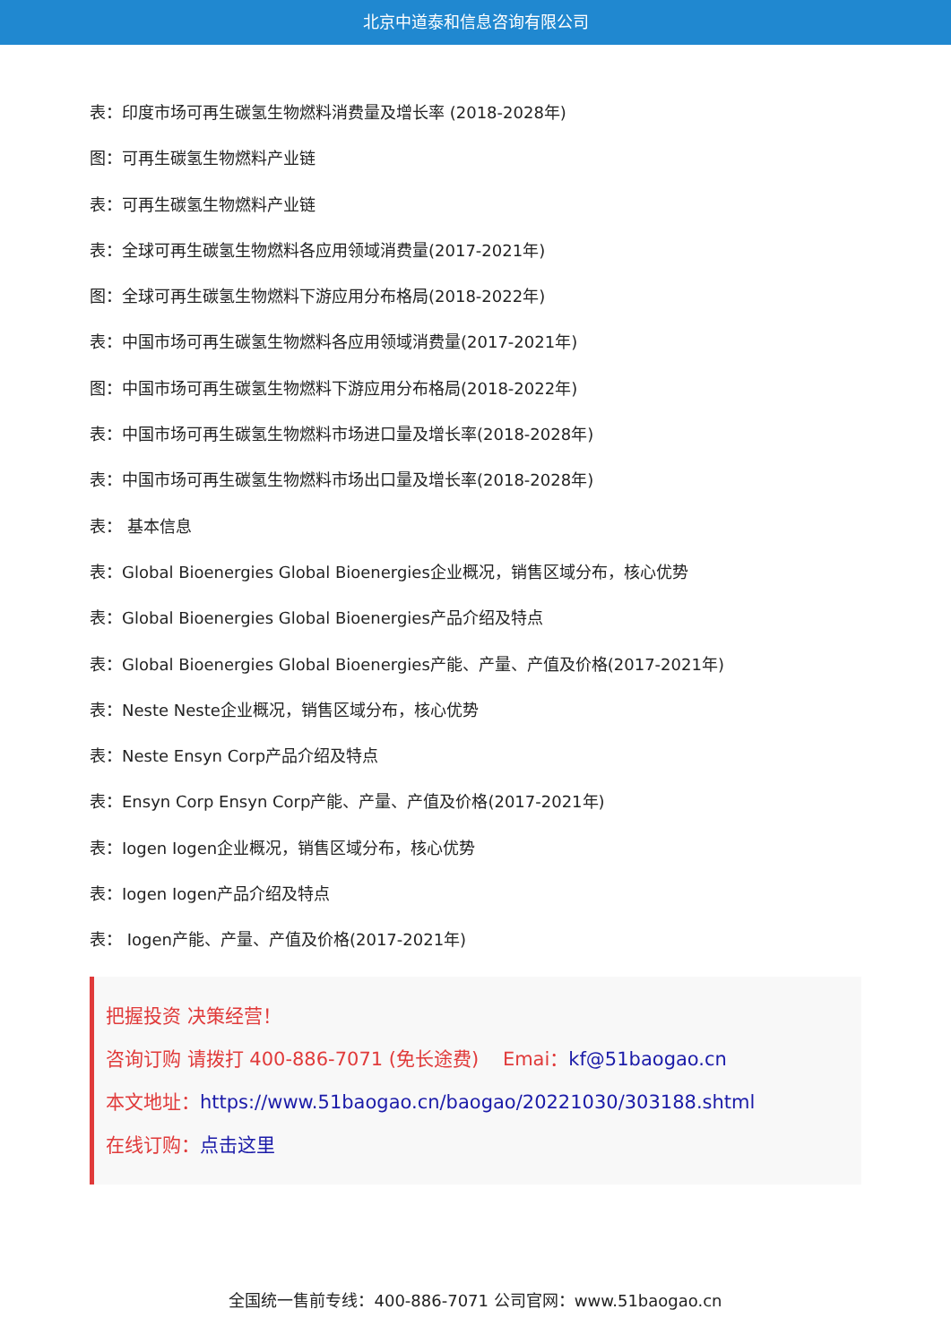北京中道泰和信息咨询有限公司
表：印度市场可再生碳氢生物燃料消费量及增长率 (2018-2028年)
图：可再生碳氢生物燃料产业链
表：可再生碳氢生物燃料产业链
表：全球可再生碳氢生物燃料各应用领域消费量(2017-2021年)
图：全球可再生碳氢生物燃料下游应用分布格局(2018-2022年)
表：中国市场可再生碳氢生物燃料各应用领域消费量(2017-2021年)
图：中国市场可再生碳氢生物燃料下游应用分布格局(2018-2022年)
表：中国市场可再生碳氢生物燃料市场进口量及增长率(2018-2028年)
表：中国市场可再生碳氢生物燃料市场出口量及增长率(2018-2028年)
表： 基本信息
表：Global Bioenergies Global Bioenergies企业概况，销售区域分布，核心优势
表：Global Bioenergies Global Bioenergies产品介绍及特点
表：Global Bioenergies Global Bioenergies产能、产量、产值及价格(2017-2021年)
表：Neste Neste企业概况，销售区域分布，核心优势
表：Neste Ensyn Corp产品介绍及特点
表：Ensyn Corp Ensyn Corp产能、产量、产值及价格(2017-2021年)
表：Iogen Iogen企业概况，销售区域分布，核心优势
表：Iogen Iogen产品介绍及特点
表： Iogen产能、产量、产值及价格(2017-2021年)
把握投资 决策经营！
咨询订购 请拨打 400-886-7071 (免长途费) Emai：kf@51baogao.cn
本文地址：https://www.51baogao.cn/baogao/20221030/303188.shtml
在线订购：点击这里
全国统一售前专线：400-886-7071 公司官网：www.51baogao.cn